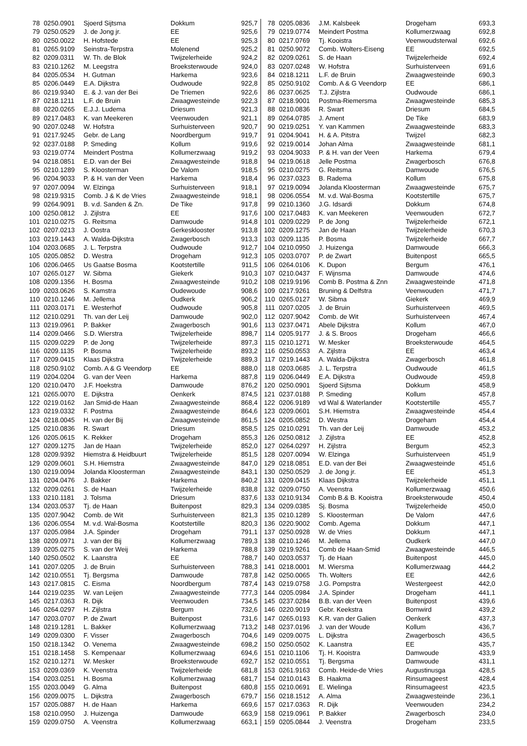| 78 | 0250.0901 | Sjoerd Sijtsma | Dokkum | 925,7 |
| 79 | 0250.0529 | J. de Jong jr. | EE | 925,6 |
| 80 | 0250.0022 | H. Hofstede | EE | 925,3 |
| 81 | 0265.9109 | Seinstra-Terpstra | Molenend | 925,2 |
| 82 | 0209.0311 | W. Th. de Blok | Twijzelerheide | 924,2 |
| 83 | 0210.1262 | M. Leegstra | Broeksterwoude | 924,0 |
| 84 | 0205.0534 | H. Gutman | Harkema | 923,6 |
| 85 | 0206.0449 | E.A. Dijkstra | Oudwoude | 922,8 |
| 86 | 0219.9340 | E. & J. van der Bei | De Triemen | 922,6 |
| 87 | 0218.1211 | L.F. de Bruin | Zwaagwesteinde | 922,3 |
| 88 | 0220.0265 | E.J.J. Ludema | Driesum | 921,3 |
| 89 | 0217.0483 | K. van Meekeren | Veenwouden | 921,1 |
| 90 | 0207.0248 | W. Hofstra | Surhuisterveen | 920,7 |
| 91 | 0217.9245 | Gebr. de Lang | Noordbergum | 919,7 |
| 92 | 0237.0188 | P. Smeding | Kollum | 919,6 |
| 93 | 0219.0774 | Meindert Postma | Kollumerzwaag | 919,2 |
| 94 | 0218.0851 | E.D. van der Bei | Zwaagwesteinde | 918,8 |
| 95 | 0210.1289 | S. Kloosterman | De Valom | 918,5 |
| 96 | 0204.9033 | P. & H. van der Veen | Harkema | 918,4 |
| 97 | 0207.0094 | W. Elzinga | Surhuisterveen | 918,1 |
| 98 | 0219.9315 | Comb. J & K de Vries | Zwaagwesteinde | 918,1 |
| 99 | 0264.9091 | B. v.d. Sanden & Zn. | De Tike | 917,8 |
| 100 | 0250.0812 | J. Zijlstra | EE | 917,6 |
| 101 | 0210.0275 | G. Reitsma | Damwoude | 914,8 |
| 102 | 0207.0213 | J. Oostra | Gerkesklooster | 913,8 |
| 103 | 0219.1443 | A. Walda-Dijkstra | Zwagerbosch | 913,3 |
| 104 | 0203.0685 | J. L. Terpstra | Oudwoude | 912,7 |
| 105 | 0205.0852 | D. Westra | Drogeham | 912,3 |
| 106 | 0206.0465 | Us Gaatse Bosma | Kootstertille | 911,5 |
| 107 | 0265.0127 | W. Sibma | Giekerk | 910,3 |
| 108 | 0209.1356 | H. Bosma | Zwaagwesteinde | 910,2 |
| 109 | 0203.0626 | S. Kamstra | Oudewoude | 908,6 |
| 110 | 0210.1246 | M. Jellema | Oudkerk | 906,2 |
| 111 | 0203.0171 | E. Westerhof | Oudwoude | 905,8 |
| 112 | 0210.0291 | Th. van der Leij | Damwoude | 902,0 |
| 113 | 0219.0961 | P. Bakker | Zwagerbosch | 901,6 |
| 114 | 0209.0466 | S.D. Wierstra | Twijzelerheide | 898,7 |
| 115 | 0209.0229 | P. de Jong | Twijzelerheide | 897,3 |
| 116 | 0209.1135 | P. Bosma | Twijzelerheide | 893,2 |
| 117 | 0209.0415 | Klaas Dijkstra | Twijzelerheide | 889,3 |
| 118 | 0250.9102 | Comb. A & G Veendorp | EE | 888,0 |
| 119 | 0204.0204 | G. van der Veen | Harkema | 887,8 |
| 120 | 0210.0470 | J.F. Hoekstra | Damwoude | 876,2 |
| 121 | 0265.0070 | E. Dijkstra | Oenkerk | 874,5 |
| 122 | 0219.0162 | Jan Smid-de Haan | Zwaagwesteinde | 868,4 |
| 123 | 0219.0332 | F. Postma | Zwaagwesteinde | 864,6 |
| 124 | 0218.0045 | H. van der Bij | Zwaagwesteinde | 861,5 |
| 125 | 0210.0836 | R. Swart | Driesum | 858,5 |
| 126 | 0205.0615 | K. Rekker | Drogeham | 855,3 |
| 127 | 0209.1275 | Jan de Haan | Twijzelerheide | 852,0 |
| 128 | 0209.9392 | Hiemstra & Heidbuurt | Twijzelerheide | 851,5 |
| 129 | 0209.0601 | S.H. Hiemstra | Zwaagwesteinde | 847,0 |
| 130 | 0219.0094 | Jolanda Kloosterman | Zwaagwesteinde | 843,1 |
| 131 | 0204.0476 | J. Bakker | Harkema | 840,2 |
| 132 | 0209.0261 | S. de Haan | Twijzelerheide | 838,8 |
| 133 | 0210.1181 | J. Tolsma | Driesum | 837,6 |
| 134 | 0203.0537 | Tj. de Haan | Buitenpost | 829,3 |
| 135 | 0207.9042 | Comb. de Wit | Surhuisterveen | 821,3 |
| 136 | 0206.0554 | M. v.d. Wal-Bosma | Kootstertille | 820,3 |
| 137 | 0205.0984 | J.A. Spinder | Drogeham | 791,1 |
| 138 | 0209.0971 | J. van der Bij | Kollumerzwaag | 789,3 |
| 139 | 0205.0275 | S. van der Weij | Harkema | 788,8 |
| 140 | 0250.0502 | K. Laanstra | EE | 788,7 |
| 141 | 0207.0205 | J. de Bruin | Surhuisterveen | 788,3 |
| 142 | 0210.0551 | Tj. Bergsma | Damwoude | 787,8 |
| 143 | 0217.0815 | C. Eisma | Noordbergum | 787,4 |
| 144 | 0219.0235 | W. van Leijen | Zwaagwesteinde | 777,3 |
| 145 | 0217.0363 | R. Dijk | Veenwouden | 734,5 |
| 146 | 0264.0297 | H. Zijlstra | Bergum | 732,6 |
| 147 | 0203.0707 | P. de Zwart | Buitenpost | 731,6 |
| 148 | 0219.1281 | L. Bakker | Kollumerzwaag | 713,2 |
| 149 | 0209.0300 | F. Visser | Zwagerbosch | 704,6 |
| 150 | 0218.1342 | O. Venema | Zwaagwesteinde | 698,2 |
| 151 | 0218.1458 | S. Kempenaar | Kollumerzwaag | 694,6 |
| 152 | 0210.1271 | W. Mesker | Broeksterwoude | 692,7 |
| 153 | 0209.0369 | K. Veenstra | Twijzelerheide | 681,8 |
| 154 | 0203.0251 | H. Bosma | Kollumerzwaag | 681,7 |
| 155 | 0203.0049 | G. Alma | Buitenpost | 680,8 |
| 156 | 0209.0075 | L. Dijkstra | Zwagerbosch | 679,7 |
| 157 | 0205.0887 | H. de Haan | Harkema | 669,6 |
| 158 | 0210.0950 | J. Huizenga | Damwoude | 663,9 |
| 159 | 0209.0750 | A. Veenstra | Kollumerzwaag | 663,1 |
| 78 | 0205.0836 | J.M. Kalsbeek | Drogeham | 693,3 |
| 79 | 0219.0774 | Meindert Postma | Kollumerzwaag | 692,8 |
| 80 | 0217.0769 | Tj. Kooistra | Veenwoudsterwal | 692,6 |
| 81 | 0250.9072 | Comb. Wolters-Eiseng | EE | 692,5 |
| 82 | 0209.0261 | S. de Haan | Twijzelerheide | 692,4 |
| 83 | 0207.0248 | W. Hofstra | Surhuisterveen | 691,6 |
| 84 | 0218.1211 | L.F. de Bruin | Zwaagwesteinde | 690,3 |
| 85 | 0250.9102 | Comb. A & G Veendorp | EE | 686,1 |
| 86 | 0237.0625 | T.J. Zijlstra | Oudwoude | 686,1 |
| 87 | 0218.9001 | Postma-Riemersma | Zwaagwesteinde | 685,3 |
| 88 | 0210.0836 | R. Swart | Driesum | 684,5 |
| 89 | 0264.0785 | J. Ament | De Tike | 683,9 |
| 90 | 0219.0251 | Y. van Kammen | Zwaagwesteinde | 683,3 |
| 91 | 0204.9041 | H. & A. Pitstra | Twijzel | 682,3 |
| 92 | 0219.0014 | Johan Alma | Zwaagwesteinde | 681,1 |
| 93 | 0204.9033 | P. & H. van der Veen | Harkema | 679,4 |
| 94 | 0219.0618 | Jelle Postma | Zwagerbosch | 676,8 |
| 95 | 0210.0275 | G. Reitsma | Damwoude | 676,5 |
| 96 | 0237.0323 | B. Radema | Kollum | 675,8 |
| 97 | 0219.0094 | Jolanda Kloosterman | Zwaagwesteinde | 675,7 |
| 98 | 0206.0554 | M. v.d. Wal-Bosma | Kootstertille | 675,7 |
| 99 | 0210.1360 | J.G. Idsardi | Dokkum | 674,8 |
| 100 | 0217.0483 | K. van Meekeren | Veenwouden | 672,7 |
| 101 | 0209.0229 | P. de Jong | Twijzelerheide | 672,1 |
| 102 | 0209.1275 | Jan de Haan | Twijzelerheide | 670,3 |
| 103 | 0209.1135 | P. Bosma | Twijzelerheide | 667,7 |
| 104 | 0210.0950 | J. Huizenga | Damwoude | 666,3 |
| 105 | 0203.0707 | P. de Zwart | Buitenpost | 665,5 |
| 106 | 0264.0106 | K. Dupon | Bergum | 476,1 |
| 107 | 0210.0437 | F. Wijnsma | Damwoude | 474,6 |
| 108 | 0219.9196 | Comb B. Postma & Znn | Zwaagwesteinde | 471,8 |
| 109 | 0217.9261 | Bruning & Delfstra | Veenwouden | 471,7 |
| 110 | 0265.0127 | W. Sibma | Giekerk | 469,9 |
| 111 | 0207.0205 | J. de Bruin | Surhuisterveen | 469,5 |
| 112 | 0207.9042 | Comb. de Wit | Surhuisterveen | 467,4 |
| 113 | 0237.0471 | Abele Dijkstra | Kollum | 467,0 |
| 114 | 0205.9177 | J. & S. Broos | Drogeham | 466,6 |
| 115 | 0210.1271 | W. Mesker | Broeksterwoude | 464,5 |
| 116 | 0250.0553 | A. Zijlstra | EE | 463,4 |
| 117 | 0219.1443 | A. Walda-Dijkstra | Zwagerbosch | 461,8 |
| 118 | 0203.0685 | J. L. Terpstra | Oudwoude | 461,5 |
| 119 | 0206.0449 | E.A. Dijkstra | Oudwoude | 459,8 |
| 120 | 0250.0901 | Sjoerd Sijtsma | Dokkum | 458,9 |
| 121 | 0237.0188 | P. Smeding | Kollum | 457,8 |
| 122 | 0206.9189 | vd Wal & Waterlander | Kootstertille | 455,7 |
| 123 | 0209.0601 | S.H. Hiemstra | Zwaagwesteinde | 454,4 |
| 124 | 0205.0852 | D. Westra | Drogeham | 454,4 |
| 125 | 0210.0291 | Th. van der Leij | Damwoude | 453,2 |
| 126 | 0250.0812 | J. Zijlstra | EE | 452,8 |
| 127 | 0264.0297 | H. Zijlstra | Bergum | 452,3 |
| 128 | 0207.0094 | W. Elzinga | Surhuisterveen | 451,9 |
| 129 | 0218.0851 | E.D. van der Bei | Zwaagwesteinde | 451,6 |
| 130 | 0250.0529 | J. de Jong jr. | EE | 451,3 |
| 131 | 0209.0415 | Klaas Dijkstra | Twijzelerheide | 451,1 |
| 132 | 0209.0750 | A. Veenstra | Kollumerzwaag | 450,6 |
| 133 | 0210.9134 | Comb B.& B. Kooistra | Broeksterwoude | 450,4 |
| 134 | 0209.0385 | Sj. Bosma | Twijzelerheide | 450,0 |
| 135 | 0210.1289 | S. Kloosterman | De Valom | 447,6 |
| 136 | 0220.9002 | Comb. Agema | Dokkum | 447,1 |
| 137 | 0250.0928 | W. de Vries | Dokkum | 447,1 |
| 138 | 0210.1246 | M. Jellema | Oudkerk | 447,0 |
| 139 | 0219.9261 | Comb de Haan-Smid | Zwaagwesteinde | 446,5 |
| 140 | 0203.0537 | Tj. de Haan | Buitenpost | 445,0 |
| 141 | 0218.0001 | M. Wiersma | Kollumerzwaag | 444,2 |
| 142 | 0250.0065 | Th. Wolters | EE | 442,6 |
| 143 | 0219.0758 | J.G. Pompstra | Westergeest | 442,0 |
| 144 | 0205.0984 | J.A. Spinder | Drogeham | 441,1 |
| 145 | 0237.0284 | B.B. van der Veen | Buitenpost | 439,6 |
| 146 | 0220.9019 | Gebr. Keekstra | Bornwird | 439,2 |
| 147 | 0265.0193 | K.R. van der Galien | Oenkerk | 437,3 |
| 148 | 0237.0196 | J. van der Woude | Kollum | 436,7 |
| 149 | 0209.0075 | L. Dijkstra | Zwagerbosch | 436,5 |
| 150 | 0250.0502 | K. Laanstra | EE | 435,7 |
| 151 | 0210.1106 | Tj. H. Kooistra | Damwoude | 433,9 |
| 152 | 0210.0551 | Tj. Bergsma | Damwoude | 431,1 |
| 153 | 0261.9163 | Comb. Heide-de Vries | Augustinusga | 428,5 |
| 154 | 0210.0143 | B. Haakma | Rinsumageest | 428,4 |
| 155 | 0210.0691 | E. Wielinga | Rinsumageest | 423,5 |
| 156 | 0218.1512 | A. Alma | Zwaagwesteinde | 236,1 |
| 157 | 0217.0363 | R. Dijk | Veenwouden | 234,2 |
| 158 | 0219.0961 | P. Bakker | Zwagerbosch | 234,0 |
| 159 | 0205.0844 | J. Veenstra | Drogeham | 233,5 |